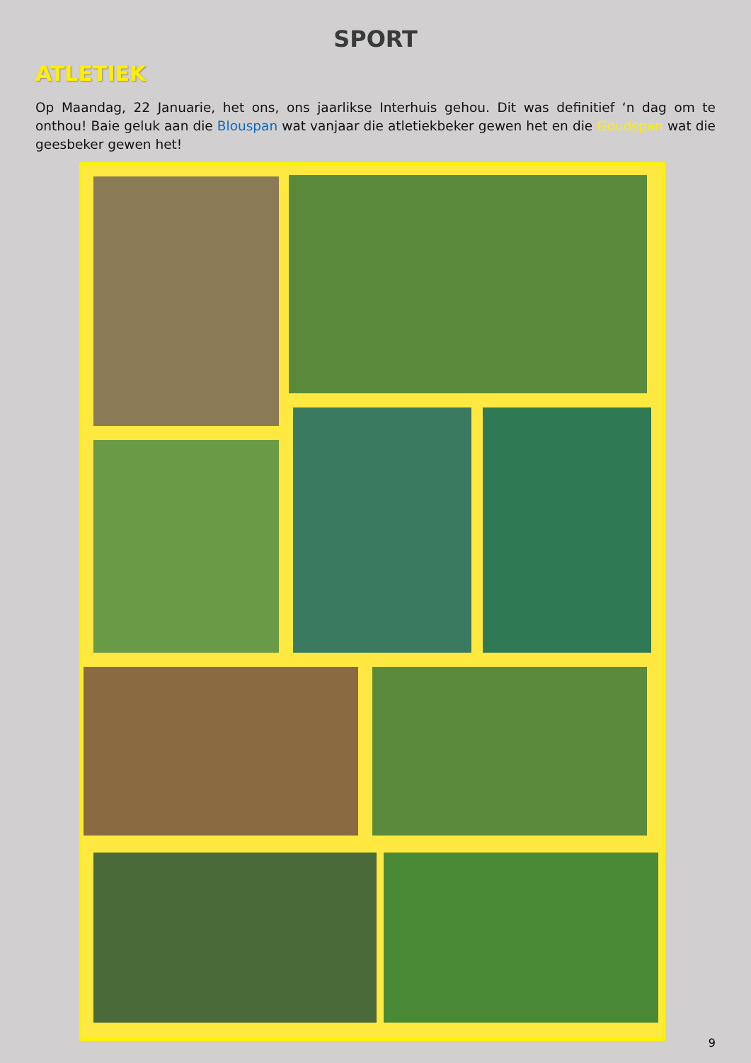SPORT
ATLETIEK
Op Maandag, 22 Januarie, het ons, ons jaarlikse Interhuis gehou. Dit was definitief ‘n dag om te onthou! Baie geluk aan die Blouspan wat vanjaar die atletiekbeker gewen het en die Goudspan wat die geesbeker gewen het!
9